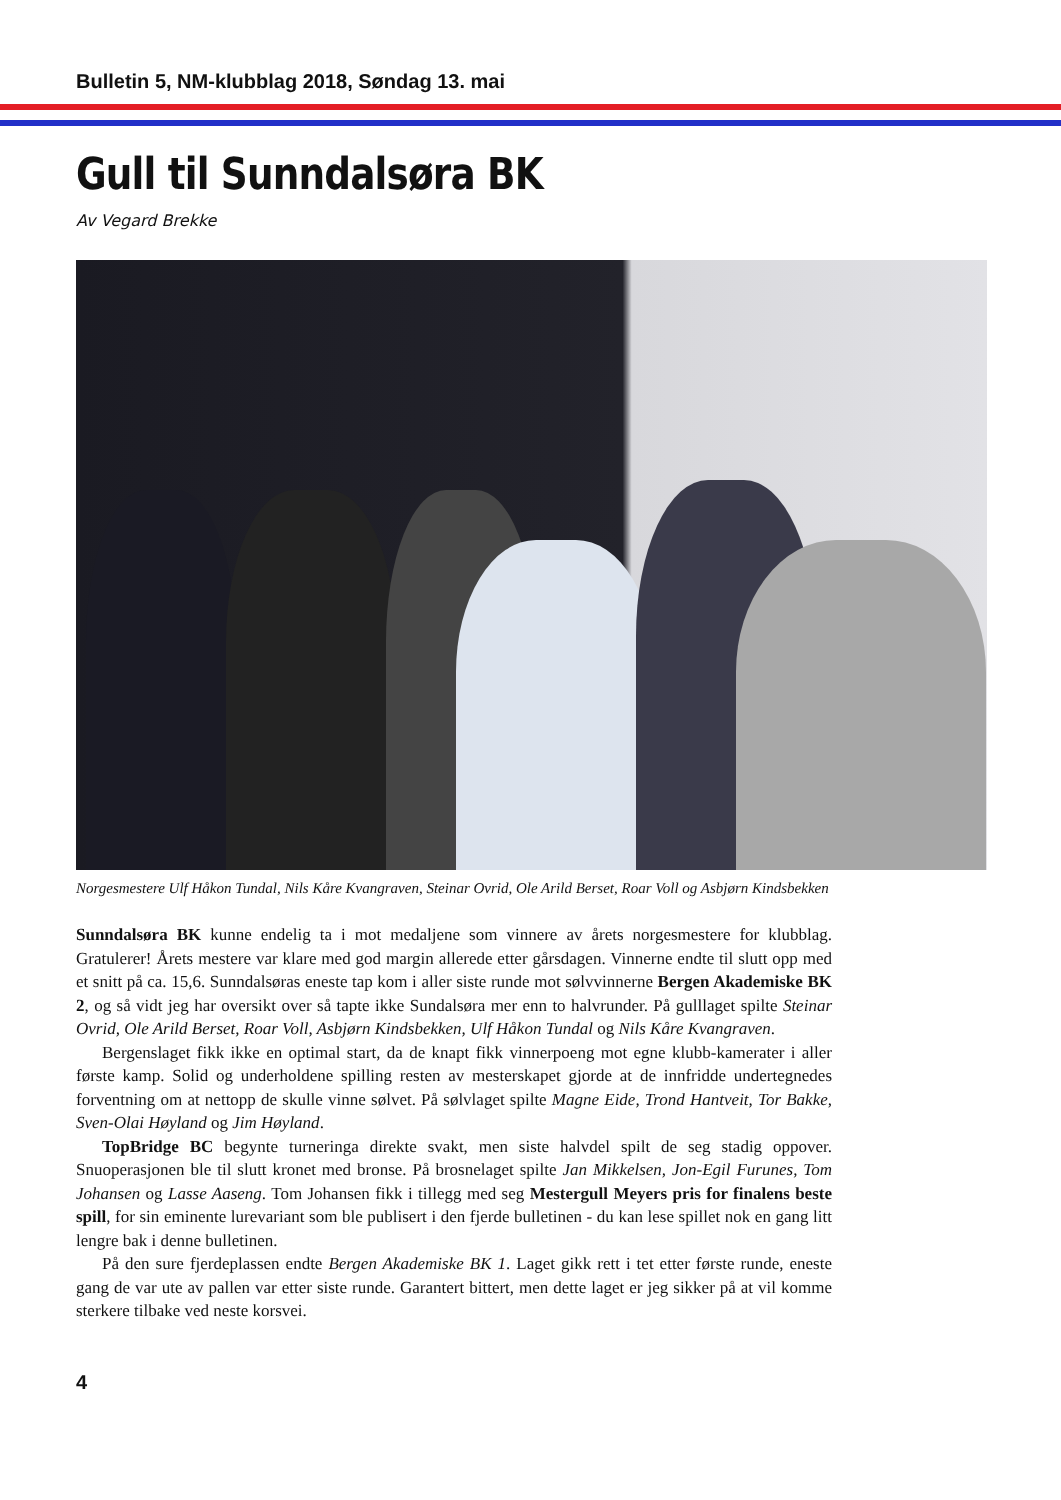Bulletin 5, NM-klubblag 2018, Søndag 13. mai
Gull til Sunndalsøra BK
Av Vegard Brekke
Norgesmestere Ulf Håkon Tundal, Nils Kåre Kvangraven, Steinar Ovrid, Ole Arild Berset, Roar Voll og Asbjørn Kindsbekken
Sunndalsøra BK kunne endelig ta i mot medaljene som vinnere av årets norgesmestere for klubblag. Gratulerer! Årets mestere var klare med god margin allerede etter gårsdagen. Vinnerne endte til slutt opp med et snitt på ca. 15,6. Sunndalsøras eneste tap kom i aller siste runde mot sølvvinnerne Bergen Akademiske BK 2, og så vidt jeg har oversikt over så tapte ikke Sundalsøra mer enn to halvrunder. På gulllaget spilte Steinar Ovrid, Ole Arild Berset, Roar Voll, Asbjørn Kindsbekken, Ulf Håkon Tundal og Nils Kåre Kvangraven.
Bergenslaget fikk ikke en optimal start, da de knapt fikk vinnerpoeng mot egne klubb-kamerater i aller første kamp. Solid og underholdene spilling resten av mesterskapet gjorde at de innfridde undertegnedes forventning om at nettopp de skulle vinne sølvet. På sølvlaget spilte Magne Eide, Trond Hantveit, Tor Bakke, Sven-Olai Høyland og Jim Høyland.
TopBridge BC begynte turneringa direkte svakt, men siste halvdel spilt de seg stadig oppover. Snuoperasjonen ble til slutt kronet med bronse. På brosnelaget spilte Jan Mikkelsen, Jon-Egil Furunes, Tom Johansen og Lasse Aaseng. Tom Johansen fikk i tillegg med seg Mestergull Meyers pris for finalens beste spill, for sin eminente lurevariant som ble publisert i den fjerde bulletinen - du kan lese spillet nok en gang litt lengre bak i denne bulletinen.
På den sure fjerdeplassen endte Bergen Akademiske BK 1. Laget gikk rett i tet etter første runde, eneste gang de var ute av pallen var etter siste runde. Garantert bittert, men dette laget er jeg sikker på at vil komme sterkere tilbake ved neste korsvei.
4